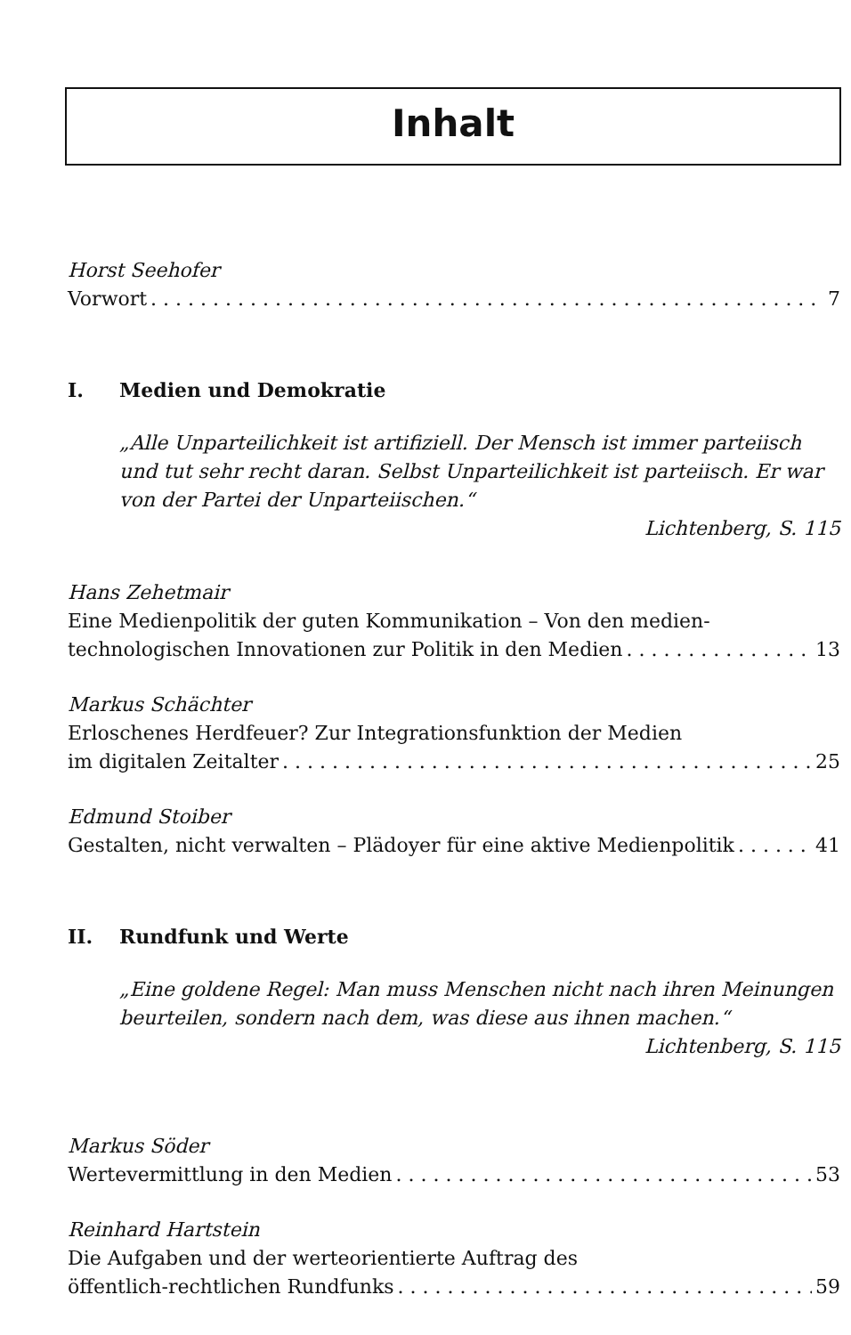Inhalt
Horst Seehofer
Vorwort 7
I. Medien und Demokratie
„Alle Unparteilichkeit ist artifiziell. Der Mensch ist immer parteiisch und tut sehr recht daran. Selbst Unparteilichkeit ist parteiisch. Er war von der Partei der Unparteiischen.“
Lichtenberg, S. 115
Hans Zehetmair
Eine Medienpolitik der guten Kommunikation – Von den medien-
technologischen Innovationen zur Politik in den Medien 13
Markus Schächter
Erloschenes Herdfeuer? Zur Integrationsfunktion der Medien
im digitalen Zeitalter 25
Edmund Stoiber
Gestalten, nicht verwalten – Plädoyer für eine aktive Medienpolitik 41
II. Rundfunk und Werte
„Eine goldene Regel: Man muss Menschen nicht nach ihren Meinungen beurteilen, sondern nach dem, was diese aus ihnen machen.“
Lichtenberg, S. 115
Markus Söder
Wertevermittlung in den Medien 53
Reinhard Hartstein
Die Aufgaben und der werteorientierte Auftrag des
öffentlich-rechtlichen Rundfunks 59